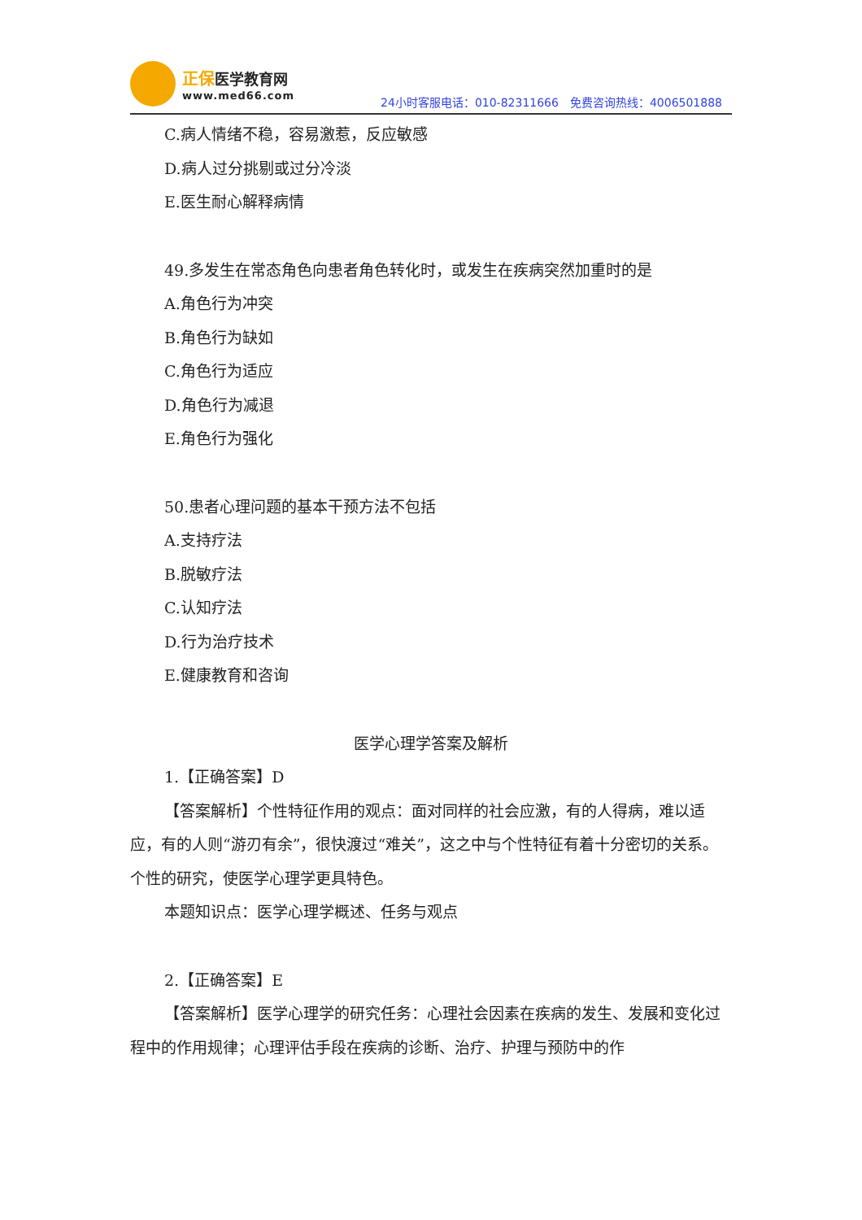正保 医学教育网
www.med66.com
24小时客服电话：010-82311666　免费咨询热线：4006501888
C.病人情绪不稳，容易激惹，反应敏感
D.病人过分挑剔或过分冷淡
E.医生耐心解释病情
49.多发生在常态角色向患者角色转化时，或发生在疾病突然加重时的是
A.角色行为冲突
B.角色行为缺如
C.角色行为适应
D.角色行为减退
E.角色行为强化
50.患者心理问题的基本干预方法不包括
A.支持疗法
B.脱敏疗法
C.认知疗法
D.行为治疗技术
E.健康教育和咨询
医学心理学答案及解析
1.【正确答案】D
【答案解析】个性特征作用的观点：面对同样的社会应激，有的人得病，难以适应，有的人则“游刃有余”，很快渡过“难关”，这之中与个性特征有着十分密切的关系。个性的研究，使医学心理学更具特色。
本题知识点：医学心理学概述、任务与观点
2.【正确答案】E
【答案解析】医学心理学的研究任务：心理社会因素在疾病的发生、发展和变化过程中的作用规律；心理评估手段在疾病的诊断、治疗、护理与预防中的作